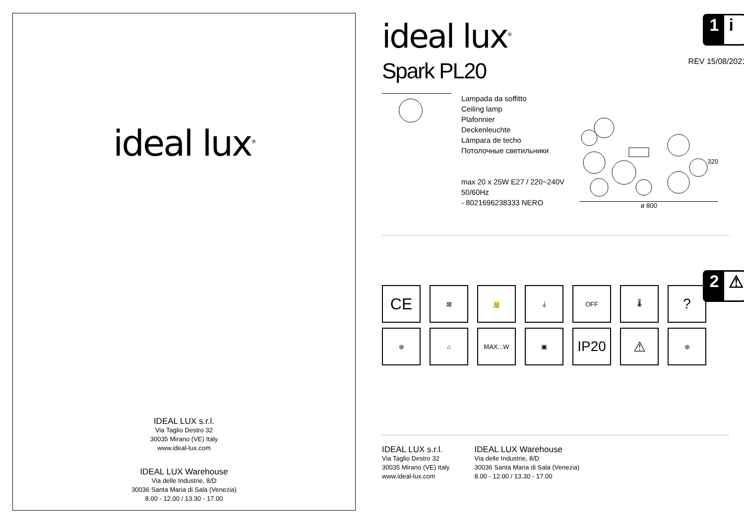ideal lux<sup>®</sup>
IDEAL LUX s.r.l.
Via Taglio Destro 32
30035 Mirano (VE) Italy
www.ideal-lux.com
IDEAL LUX Warehouse
Via delle Industrie, 8/D
30036 Santa Maria di Sala (Venezia)
8.00 - 12.00 / 13.30 - 17.00
1 i
REV 15/08/2021
ideal lux<sup>®</sup>
Spark PL20
Lampada da soffitto
Ceiling lamp
Plafonnier
Deckenleuchte
Lámpara de techo
Потолочные светильники
max 20 x 25W E27 / 220~240V
50/60Hz
- 8021696238333 NERO
320
ø 800
2 ⚠
CE
⊠
👷
⏚
OFF
🌡
?
⊕
⌂
MAX...W
▣
IP20
⚠
⊗
IDEAL LUX s.r.l.
Via Taglio Destro 32
30035 Mirano (VE) Italy
www.ideal-lux.com
IDEAL LUX Warehouse
Via delle Industrie, 8/D
30036 Santa Maria di Sala (Venezia)
8.00 - 12.00 / 13.30 - 17.00